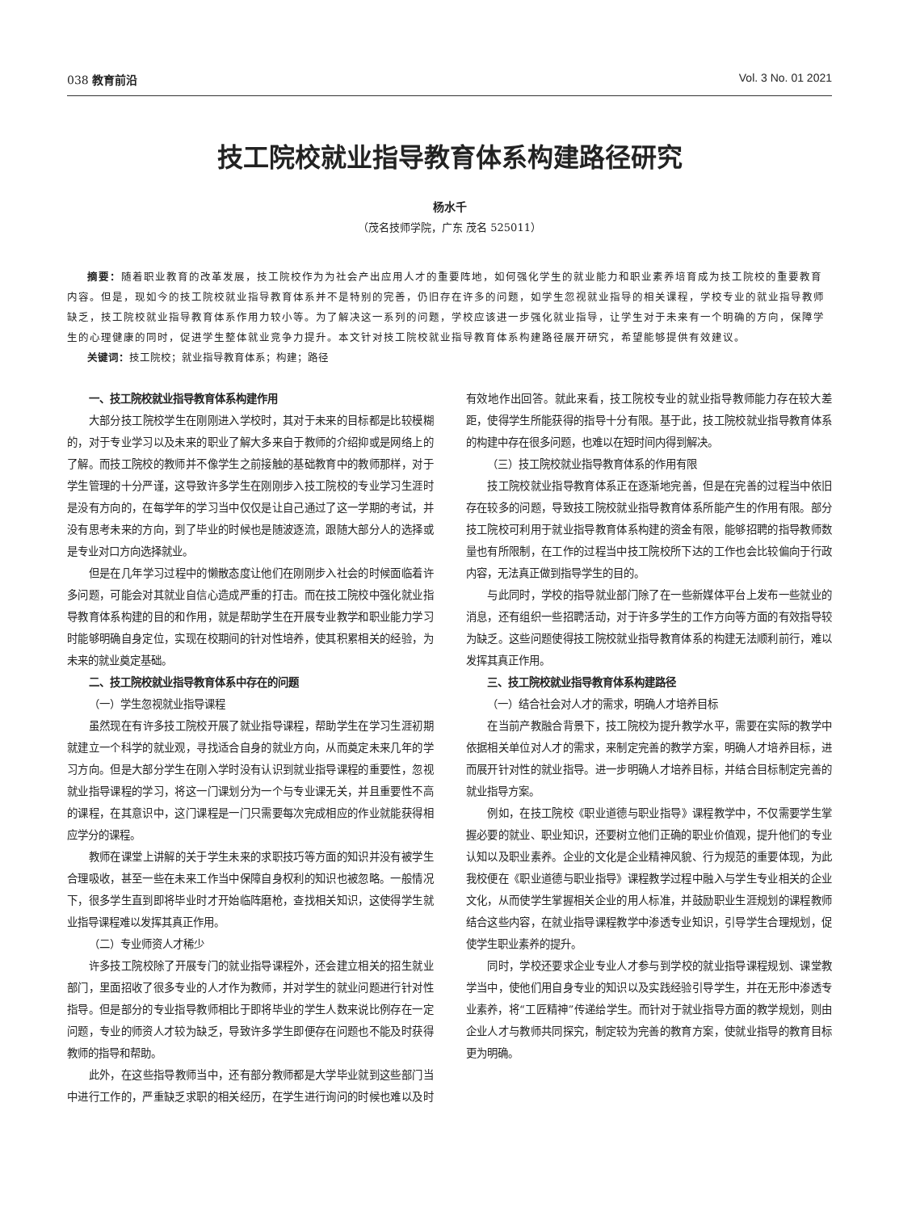038 教育前沿 Vol. 3 No. 01 2021
技工院校就业指导教育体系构建路径研究
杨水千
（茂名技师学院，广东 茂名 525011）
摘要：随着职业教育的改革发展，技工院校作为为社会产出应用人才的重要阵地，如何强化学生的就业能力和职业素养培育成为技工院校的重要教育内容。但是，现如今的技工院校就业指导教育体系并不是特别的完善，仍旧存在许多的问题，如学生忽视就业指导的相关课程，学校专业的就业指导教师缺乏，技工院校就业指导教育体系作用力较小等。为了解决这一系列的问题，学校应该进一步强化就业指导，让学生对于未来有一个明确的方向，保障学生的心理健康的同时，促进学生整体就业竞争力提升。本文针对技工院校就业指导教育体系构建路径展开研究，希望能够提供有效建议。
关键词：技工院校；就业指导教育体系；构建；路径
一、技工院校就业指导教育体系构建作用
大部分技工院校学生在刚刚进入学校时，其对于未来的目标都是比较模糊的，对于专业学习以及未来的职业了解大多来自于教师的介绍抑或是网络上的了解。而技工院校的教师并不像学生之前接触的基础教育中的教师那样，对于学生管理的十分严谨，这导致许多学生在刚刚步入技工院校的专业学习生涯时是没有方向的，在每学年的学习当中仅仅是让自己通过了这一学期的考试，并没有思考未来的方向，到了毕业的时候也是随波逐流，跟随大部分人的选择或是专业对口方向选择就业。
但是在几年学习过程中的懒散态度让他们在刚刚步入社会的时候面临着许多问题，可能会对其就业自信心造成严重的打击。而在技工院校中强化就业指导教育体系构建的目的和作用，就是帮助学生在开展专业教学和职业能力学习时能够明确自身定位，实现在校期间的针对性培养，使其积累相关的经验，为未来的就业奠定基础。
二、技工院校就业指导教育体系中存在的问题
（一）学生忽视就业指导课程
虽然现在有许多技工院校开展了就业指导课程，帮助学生在学习生涯初期就建立一个科学的就业观，寻找适合自身的就业方向，从而奠定未来几年的学习方向。但是大部分学生在刚入学时没有认识到就业指导课程的重要性，忽视就业指导课程的学习，将这一门课划分为一个与专业课无关，并且重要性不高的课程，在其意识中，这门课程是一门只需要每次完成相应的作业就能获得相应学分的课程。
教师在课堂上讲解的关于学生未来的求职技巧等方面的知识并没有被学生合理吸收，甚至一些在未来工作当中保障自身权利的知识也被忽略。一般情况下，很多学生直到即将毕业时才开始临阵磨枪，查找相关知识，这使得学生就业指导课程难以发挥其真正作用。
（二）专业师资人才稀少
许多技工院校除了开展专门的就业指导课程外，还会建立相关的招生就业部门，里面招收了很多专业的人才作为教师，并对学生的就业问题进行针对性指导。但是部分的专业指导教师相比于即将毕业的学生人数来说比例存在一定问题，专业的师资人才较为缺乏，导致许多学生即便存在问题也不能及时获得教师的指导和帮助。
此外，在这些指导教师当中，还有部分教师都是大学毕业就到这些部门当中进行工作的，严重缺乏求职的相关经历，在学生进行询问的时候也难以及时有效地作出回答。就此来看，技工院校专业的就业指导教师能力存在较大差距，使得学生所能获得的指导十分有限。基于此，技工院校就业指导教育体系的构建中存在很多问题，也难以在短时间内得到解决。
（三）技工院校就业指导教育体系的作用有限
技工院校就业指导教育体系正在逐渐地完善，但是在完善的过程当中依旧存在较多的问题，导致技工院校就业指导教育体系所能产生的作用有限。部分技工院校可利用于就业指导教育体系构建的资金有限，能够招聘的指导教师数量也有所限制，在工作的过程当中技工院校所下达的工作也会比较偏向于行政内容，无法真正做到指导学生的目的。
与此同时，学校的指导就业部门除了在一些新媒体平台上发布一些就业的消息，还有组织一些招聘活动，对于许多学生的工作方向等方面的有效指导较为缺乏。这些问题使得技工院校就业指导教育体系的构建无法顺利前行，难以发挥其真正作用。
三、技工院校就业指导教育体系构建路径
（一）结合社会对人才的需求，明确人才培养目标
在当前产教融合背景下，技工院校为提升教学水平，需要在实际的教学中依据相关单位对人才的需求，来制定完善的教学方案，明确人才培养目标，进而展开针对性的就业指导。进一步明确人才培养目标，并结合目标制定完善的就业指导方案。
例如，在技工院校《职业道德与职业指导》课程教学中，不仅需要学生掌握必要的就业、职业知识，还要树立他们正确的职业价值观，提升他们的专业认知以及职业素养。企业的文化是企业精神风貌、行为规范的重要体现，为此我校便在《职业道德与职业指导》课程教学过程中融入与学生专业相关的企业文化，从而使学生掌握相关企业的用人标准，并鼓励职业生涯规划的课程教师结合这些内容，在就业指导课程教学中渗透专业知识，引导学生合理规划，促使学生职业素养的提升。
同时，学校还要求企业专业人才参与到学校的就业指导课程规划、课堂教学当中，使他们用自身专业的知识以及实践经验引导学生，并在无形中渗透专业素养，将“工匠精神”传递给学生。而针对于就业指导方面的教学规划，则由企业人才与教师共同探究，制定较为完善的教育方案，使就业指导的教育目标更为明确。